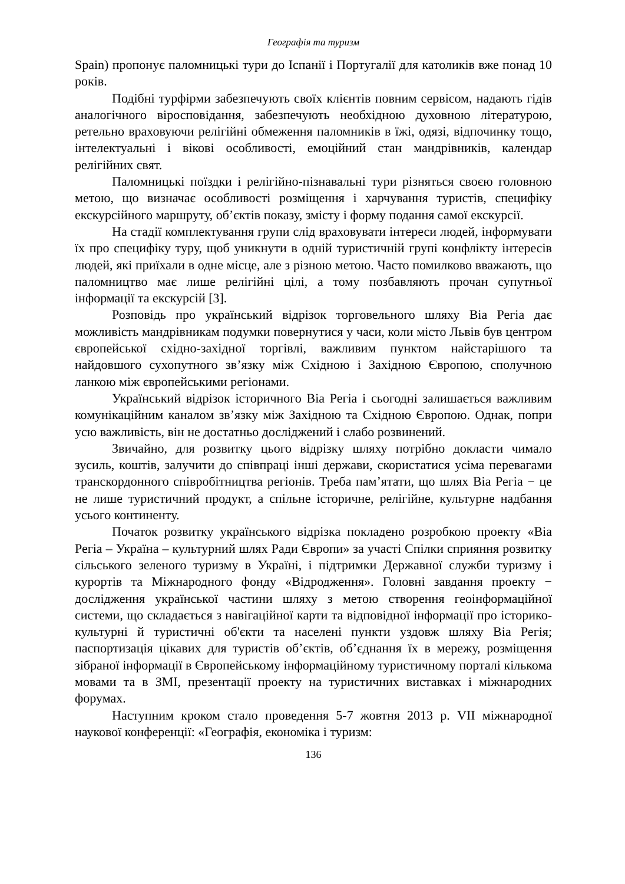Географія та туризм
Spain) пропонує паломницькі тури до Іспанії і Португалії для католиків вже понад 10 років.
Подібні турфірми забезпечують своїх клієнтів повним сервісом, надають гідів аналогічного віросповідання, забезпечують необхідною духовною літературою, ретельно враховуючи релігійні обмеження паломників в їжі, одязі, відпочинку тощо, інтелектуальні і вікові особливості, емоційний стан мандрівників, календар релігійних свят.
Паломницькі поїздки і релігійно-пізнавальні тури різняться своєю головною метою, що визначає особливості розміщення і харчування туристів, специфіку екскурсійного маршруту, об’єктів показу, змісту і форму подання самої екскурсії.
На стадії комплектування групи слід враховувати інтереси людей, інформувати їх про специфіку туру, щоб уникнути в одній туристичній групі конфлікту інтересів людей, які приїхали в одне місце, але з різною метою. Часто помилково вважають, що паломництво має лише релігійні цілі, а тому позбавляють прочан супутньої інформації та екскурсій [3].
Розповідь про український відрізок торговельного шляху Віа Регіа дає можливість мандрівникам подумки повернутися у часи, коли місто Львів був центром європейської східно-західної торгівлі, важливим пунктом найстарішого та найдовшого сухопутного зв’язку між Східною і Західною Європою, сполучною ланкою між європейськими регіонами.
Український відрізок історичного Віа Регіа і сьогодні залишається важливим комунікаційним каналом зв’язку між Західною та Східною Європою. Однак, попри усю важливість, він не достатньо досліджений і слабо розвинений.
Звичайно, для розвитку цього відрізку шляху потрібно докласти чимало зусиль, коштів, залучити до співпраці інші держави, скористатися усіма перевагами транскордонного співробітництва регіонів. Треба пам’ятати, що шлях Віа Регіа − це не лише туристичний продукт, а спільне історичне, релігійне, культурне надбання усього континенту.
Початок розвитку українського відрізка покладено розробкою проекту «Віа Регіа – Україна – культурний шлях Ради Європи» за участі Спілки сприяння розвитку сільського зеленого туризму в Україні, і підтримки Державної служби туризму і курортів та Міжнародного фонду «Відродження». Головні завдання проекту − дослідження української частини шляху з метою створення геоінформаційної системи, що складається з навігаційної карти та відповідної інформації про історико-культурні й туристичні об'єкти та населені пункти уздовж шляху Віа Регія; паспортизація цікавих для туристів об’єктів, об’єднання їх в мережу, розміщення зібраної інформації в Європейському інформаційному туристичному порталі кількома мовами та в ЗМІ, презентації проекту на туристичних виставках і міжнародних форумах.
Наступним кроком стало проведення 5-7 жовтня 2013 р. VII міжнародної наукової конференції: «Географія, економіка і туризм:
136